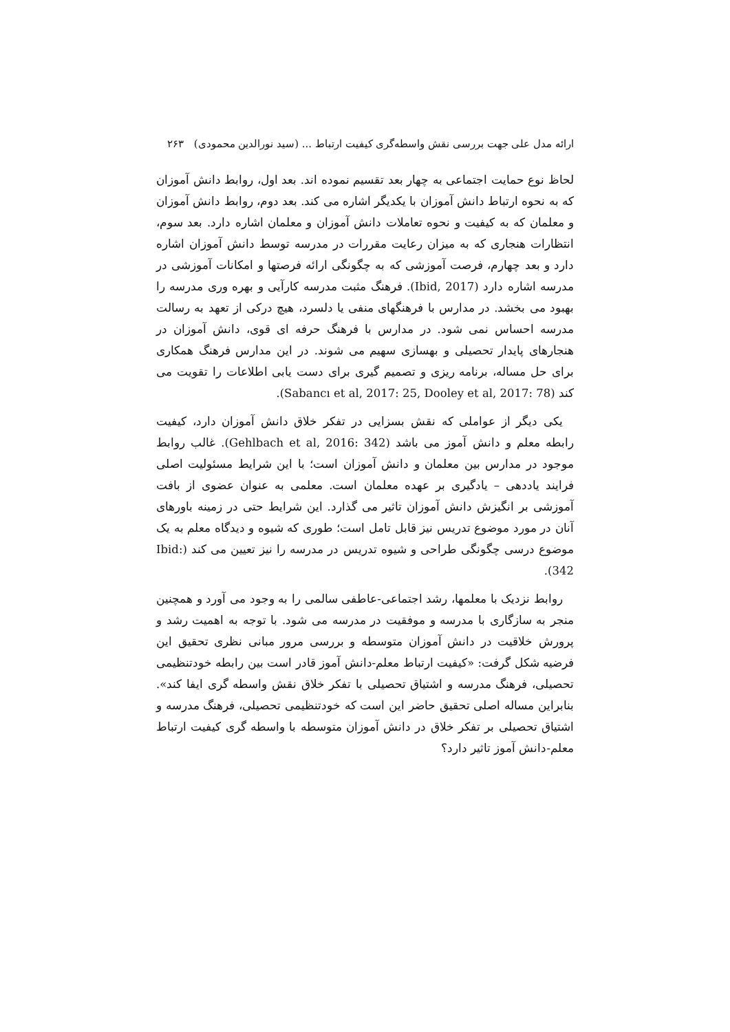ارائه مدل علی جهت بررسی نقش واسطه‌گری کیفیت ارتباط ... (سید نورالدین محمودی) ۲۶۳
لحاظ نوع حمایت اجتماعی به چهار بعد تقسیم نموده اند. بعد اول، روابط دانش آموزان که به نحوه ارتباط دانش آموزان با یکدیگر اشاره می کند. بعد دوم، روابط دانش آموزان و معلمان که به کیفیت و نحوه تعاملات دانش آموزان و معلمان اشاره دارد. بعد سوم، انتظارات هنجاری که به میزان رعایت مقررات در مدرسه توسط دانش آموزان اشاره دارد و بعد چهارم، فرصت آموزشی که به چگونگی ارائه فرصتها و امکانات آموزشی در مدرسه اشاره دارد (Ibid, 2017). فرهنگ مثبت مدرسه کارآیی و بهره وری مدرسه را بهبود می بخشد. در مدارس با فرهنگهای منفی یا دلسرد، هیچ درکی از تعهد به رسالت مدرسه احساس نمی شود. در مدارس با فرهنگ حرفه ای قوی، دانش آموزان در هنجارهای پایدار تحصیلی و بهسازی سهیم می شوند. در این مدارس فرهنگ همکاری برای حل مساله، برنامه ریزی و تصمیم گیری برای دست یابی اطلاعات را تقویت می کند (Sabancı et al, 2017: 25, Dooley et al, 2017: 78).
یکی دیگر از عواملی که نقش بسزایی در تفکر خلاق دانش آموزان دارد، کیفیت رابطه معلم و دانش آموز می باشد (Gehlbach et al, 2016: 342). غالب روابط موجود در مدارس بین معلمان و دانش آموزان است؛ با این شرایط مسئولیت اصلی فرایند یاددهی – یادگیری بر عهده معلمان است. معلمی به عنوان عضوی از بافت آموزشی بر انگیزش دانش آموزان تاثیر می گذارد. این شرایط حتی در زمینه باورهای آنان در مورد موضوع تدریس نیز قابل تامل است؛ طوری که شیوه و دیدگاه معلم به یک موضوع درسی چگونگی طراحی و شیوه تدریس در مدرسه را نیز تعیین می کند (Ibid: 342).
روابط نزدیک با معلمها، رشد اجتماعی-عاطفی سالمی را به وجود می آورد و همچنین منجر به سازگاری با مدرسه و موفقیت در مدرسه می شود. با توجه به اهمیت رشد و پرورش خلاقیت در دانش آموزان متوسطه و بررسی مرور مبانی نظری تحقیق این فرضیه شکل گرفت: «کیفیت ارتباط معلم-دانش آموز قادر است بین رابطه خودتنظیمی تحصیلی، فرهنگ مدرسه و اشتیاق تحصیلی با تفکر خلاق نقش واسطه گری ایفا کند». بنابراین مساله اصلی تحقیق حاضر این است که خودتنظیمی تحصیلی، فرهنگ مدرسه و اشتیاق تحصیلی بر تفکر خلاق در دانش آموزان متوسطه با واسطه گری کیفیت ارتباط معلم-دانش آموز تاثیر دارد؟